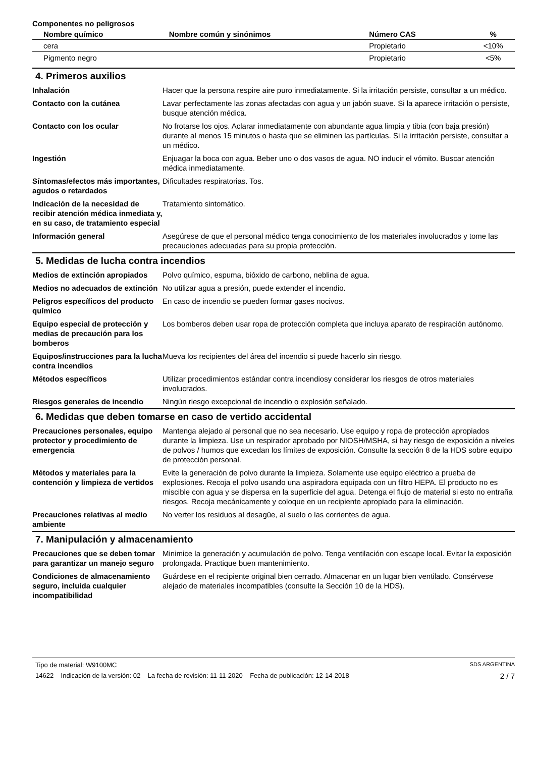Componentes no peligrosos
| Nombre químico | Nombre común y sinónimos | Número CAS | % |
| --- | --- | --- | --- |
| cera | | Propietario | <10% |
| Pigmento negro | | Propietario | <5% |
4. Primeros auxilios
| Inhalación | Hacer que la persona respire aire puro inmediatamente. Si la irritación persiste, consultar a un médico. |
| Contacto con la cutánea | Lavar perfectamente las zonas afectadas con agua y un jabón suave. Si la aparece irritación o persiste, busque atención médica. |
| Contacto con los ocular | No frotarse los ojos. Aclarar inmediatamente con abundante agua limpia y tibia (con baja presión) durante al menos 15 minutos o hasta que se eliminen las partículas. Si la irritación persiste, consultar a un médico. |
| Ingestión | Enjuagar la boca con agua. Beber uno o dos vasos de agua. NO inducir el vómito. Buscar atención médica inmediatamente. |
| Síntomas/efectos más importantes, agudos o retardados | Dificultades respiratorias. Tos. |
| Indicación de la necesidad de recibir atención médica inmediata y, en su caso, de tratamiento especial | Tratamiento sintomático. |
| Información general | Asegúrese de que el personal médico tenga conocimiento de los materiales involucrados y tome las precauciones adecuadas para su propia protección. |
5. Medidas de lucha contra incendios
| Medios de extinción apropiados | Polvo químico, espuma, bióxido de carbono, neblina de agua. |
| Medios no adecuados de extinción | No utilizar agua a presión, puede extender el incendio. |
| Peligros específicos del producto químico | En caso de incendio se pueden formar gases nocivos. |
| Equipo especial de protección y medias de precaución para los bomberos | Los bomberos deben usar ropa de protección completa que incluya aparato de respiración autónomo. |
| Equipos/instrucciones para la lucha contra incendios | Mueva los recipientes del área del incendio si puede hacerlo sin riesgo. |
| Métodos específicos | Utilizar procedimientos estándar contra incendiosy considerar los riesgos de otros materiales involucrados. |
| Riesgos generales de incendio | Ningún riesgo excepcional de incendio o explosión señalado. |
6. Medidas que deben tomarse en caso de vertido accidental
| Precauciones personales, equipo protector y procedimiento de emergencia | Mantenga alejado al personal que no sea necesario. Use equipo y ropa de protección apropiados durante la limpieza. Use un respirador aprobado por NIOSH/MSHA, si hay riesgo de exposición a niveles de polvos / humos que excedan los límites de exposición. Consulte la sección 8 de la HDS sobre equipo de protección personal. |
| Métodos y materiales para la contención y limpieza de vertidos | Evite la generación de polvo durante la limpieza. Solamente use equipo eléctrico a prueba de explosiones. Recoja el polvo usando una aspiradora equipada con un filtro HEPA. El producto no es miscible con agua y se dispersa en la superficie del agua. Detenga el flujo de material si esto no entraña riesgos. Recoja mecánicamente y coloque en un recipiente apropiado para la eliminación. |
| Precauciones relativas al medio ambiente | No verter los residuos al desagüe, al suelo o las corrientes de agua. |
7. Manipulación y almacenamiento
| Precauciones que se deben tomar para garantizar un manejo seguro | Minimice la generación y acumulación de polvo. Tenga ventilación con escape local. Evitar la exposición prolongada. Practique buen mantenimiento. |
| Condiciones de almacenamiento seguro, incluida cualquier incompatibilidad | Guárdese en el recipiente original bien cerrado. Almacenar en un lugar bien ventilado. Consérvese alejado de materiales incompatibles (consulte la Sección 10 de la HDS). |
Tipo de material: W9100MC SDS ARGENTINA
14622 Indicación de la versión: 02 La fecha de revisión: 11-11-2020 Fecha de publicación: 12-14-2018 2 / 7